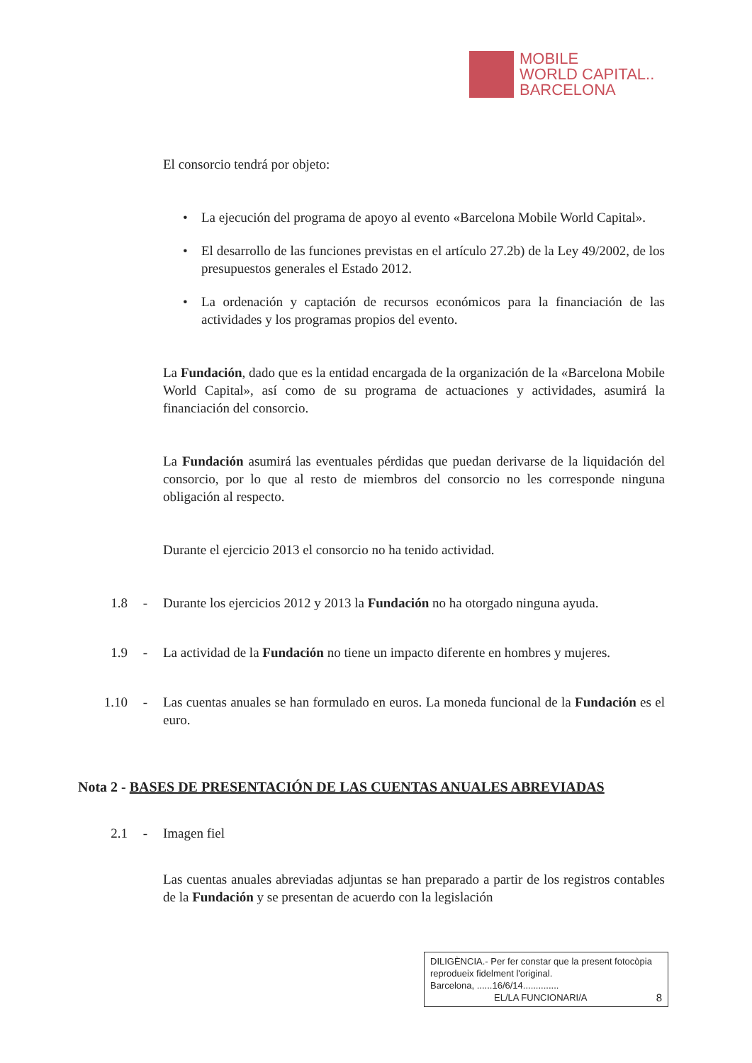MOBILE
WORLD CAPITAL..
BARCELONA
El consorcio tendrá por objeto:
• La ejecución del programa de apoyo al evento «Barcelona Mobile World Capital».
• El desarrollo de las funciones previstas en el artículo 27.2b) de la Ley 49/2002, de los presupuestos generales el Estado 2012.
• La ordenación y captación de recursos económicos para la financiación de las actividades y los programas propios del evento.
La Fundación, dado que es la entidad encargada de la organización de la «Barcelona Mobile World Capital», así como de su programa de actuaciones y actividades, asumirá la financiación del consorcio.
La Fundación asumirá las eventuales pérdidas que puedan derivarse de la liquidación del consorcio, por lo que al resto de miembros del consorcio no les corresponde ninguna obligación al respecto.
Durante el ejercicio 2013 el consorcio no ha tenido actividad.
1.8 - Durante los ejercicios 2012 y 2013 la Fundación no ha otorgado ninguna ayuda.
1.9 - La actividad de la Fundación no tiene un impacto diferente en hombres y mujeres.
1.10
- Las cuentas anuales se han formulado en euros. La moneda funcional de la Fundación es el euro.
Nota 2 - BASES DE PRESENTACIÓN DE LAS CUENTAS ANUALES ABREVIADAS
2.1 - Imagen fiel
Las cuentas anuales abreviadas adjuntas se han preparado a partir de los registros contables de la Fundación y se presentan de acuerdo con la legislación
DILIGÈNCIA.- Per fer constar que la present fotocòpia reprodueix fidelment l'original.
Barcelona, ......16/6/14..............
EL/LA FUNCIONARI/A 8